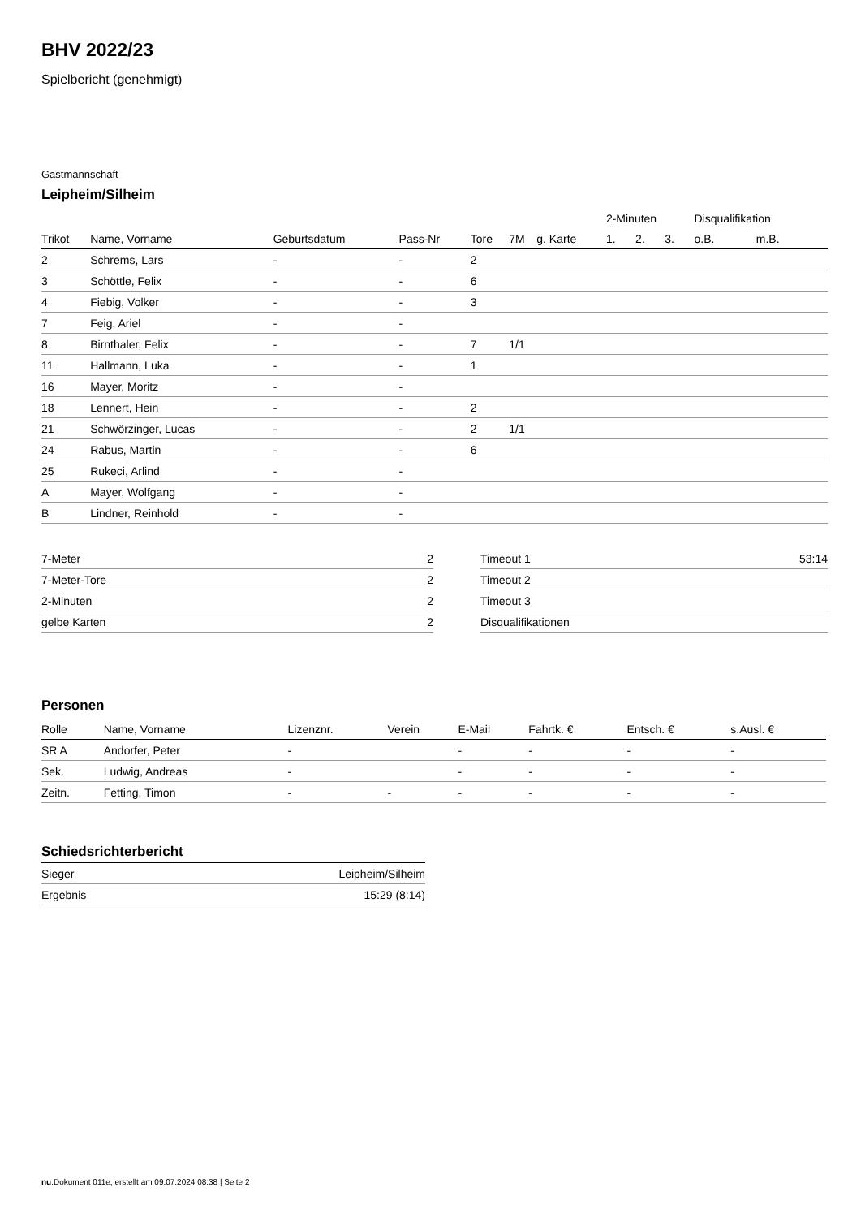BHV 2022/23
Spielbericht (genehmigt)
Gastmannschaft
Leipheim/Silheim
| | | | | | | | 2-Minuten | | | Disqualifikation | |
| --- | --- | --- | --- | --- | --- | --- | --- | --- | --- | --- | --- |
| Trikot | Name, Vorname | Geburtsdatum | Pass-Nr | Tore | 7M | g. Karte | 1. | 2. | 3. | o.B. | m.B. |
| 2 | Schrems, Lars | - | - | 2 | | | | | | | |
| 3 | Schöttle, Felix | - | - | 6 | | | | | | | |
| 4 | Fiebig, Volker | - | - | 3 | | | | | | | |
| 7 | Feig, Ariel | - | - | | | | | | | | |
| 8 | Birnthaler, Felix | - | - | 7 | 1/1 | | | | | | |
| 11 | Hallmann, Luka | - | - | 1 | | | | | | | |
| 16 | Mayer, Moritz | - | - | | | | | | | | |
| 18 | Lennert, Hein | - | - | 2 | | | | | | | |
| 21 | Schwörzinger, Lucas | - | - | 2 | 1/1 | | | | | | |
| 24 | Rabus, Martin | - | - | 6 | | | | | | | |
| 25 | Rukeci, Arlind | - | - | | | | | | | | |
| A | Mayer, Wolfgang | - | - | | | | | | | | |
| B | Lindner, Reinhold | - | - | | | | | | | | |
| 7-Meter | 2 |
| 7-Meter-Tore | 2 |
| 2-Minuten | 2 |
| gelbe Karten | 2 |
| Timeout 1 | 53:14 |
| Timeout 2 | |
| Timeout 3 | |
| Disqualifikationen | |
Personen
| Rolle | Name, Vorname | Lizenznr. | Verein | E-Mail | Fahrtk. € | Entsch. € | s.Ausl. € |
| --- | --- | --- | --- | --- | --- | --- | --- |
| SR A | Andorfer, Peter | - | | - | - | - | - |
| Sek. | Ludwig, Andreas | - | | - | - | - | - |
| Zeitn. | Fetting, Timon | - | - | - | - | - | - |
Schiedsrichterbericht
| Sieger | Leipheim/Silheim |
| Ergebnis | 15:29 (8:14) |
nu.Dokument 011e, erstellt am 09.07.2024 08:38 | Seite 2